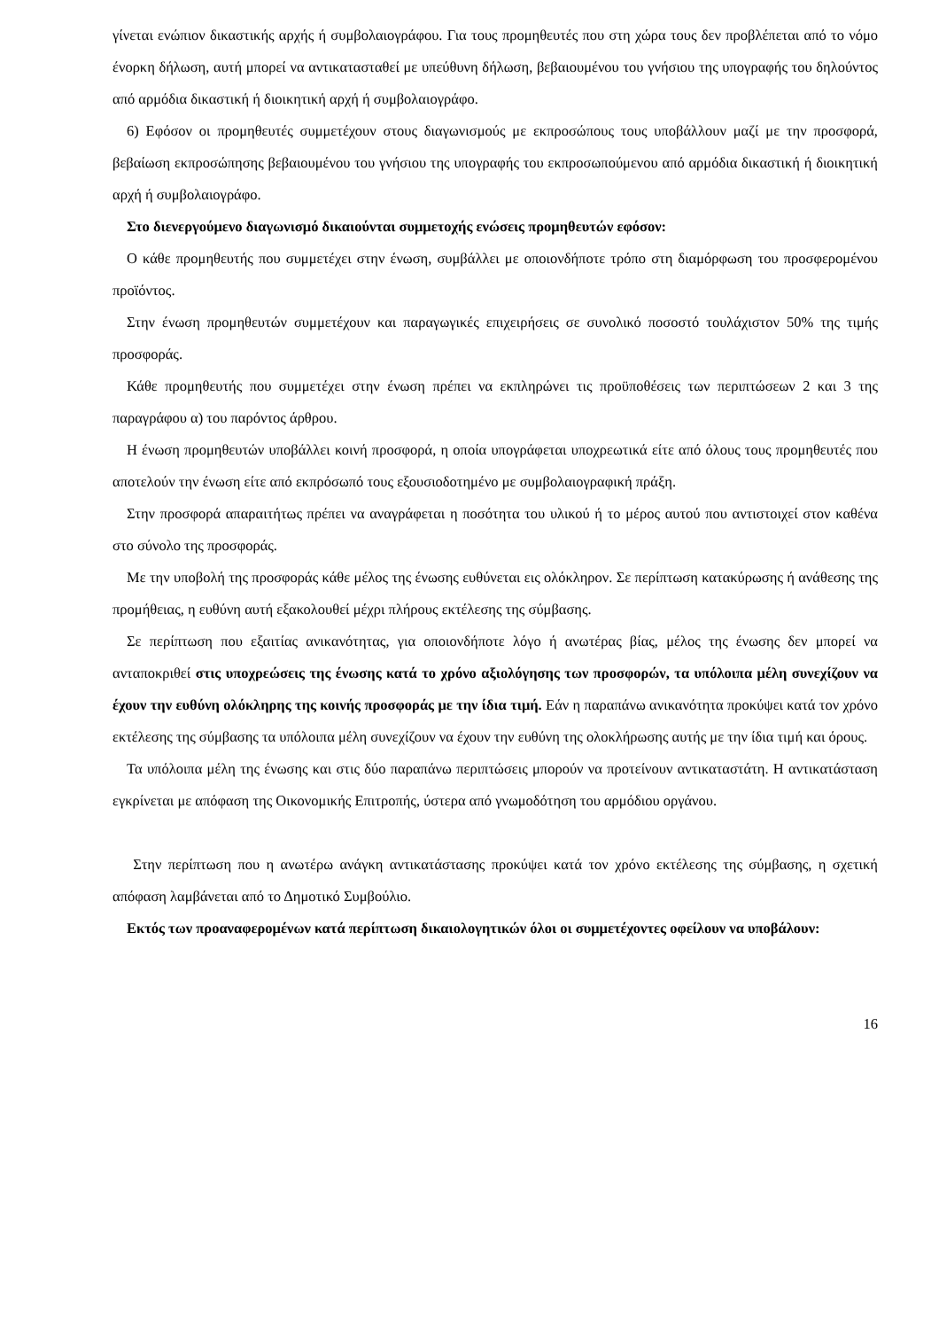γίνεται ενώπιον δικαστικής αρχής ή συμβολαιογράφου. Για τους προμηθευτές που στη χώρα τους δεν προβλέπεται από το νόμο ένορκη δήλωση, αυτή μπορεί να αντικατασταθεί με υπεύθυνη δήλωση, βεβαιουμένου του γνήσιου της υπογραφής του δηλούντος από αρμόδια δικαστική ή διοικητική αρχή ή συμβολαιογράφο.
6) Εφόσον οι προμηθευτές συμμετέχουν στους διαγωνισμούς με εκπροσώπους τους υποβάλλουν μαζί με την προσφορά, βεβαίωση εκπροσώπησης βεβαιουμένου του γνήσιου της υπογραφής του εκπροσωπούμενου από αρμόδια δικαστική ή διοικητική αρχή ή συμβολαιογράφο.
Στο διενεργούμενο διαγωνισμό δικαιούνται συμμετοχής ενώσεις προμηθευτών εφόσον:
Ο κάθε προμηθευτής που συμμετέχει στην ένωση, συμβάλλει με οποιονδήποτε τρόπο στη διαμόρφωση του προσφερομένου προϊόντος.
Στην ένωση προμηθευτών συμμετέχουν και παραγωγικές επιχειρήσεις σε συνολικό ποσοστό τουλάχιστον 50% της τιμής προσφοράς.
Κάθε προμηθευτής που συμμετέχει στην ένωση πρέπει να εκπληρώνει τις προϋποθέσεις των περιπτώσεων 2 και 3 της παραγράφου α) του παρόντος άρθρου.
Η ένωση προμηθευτών υποβάλλει κοινή προσφορά, η οποία υπογράφεται υποχρεωτικά είτε από όλους τους προμηθευτές που αποτελούν την ένωση είτε από εκπρόσωπό τους εξουσιοδοτημένο με συμβολαιογραφική πράξη.
Στην προσφορά απαραιτήτως πρέπει να αναγράφεται η ποσότητα του υλικού ή το μέρος αυτού που αντιστοιχεί στον καθένα στο σύνολο της προσφοράς.
Με την υποβολή της προσφοράς κάθε μέλος της ένωσης ευθύνεται εις ολόκληρον. Σε περίπτωση κατακύρωσης ή ανάθεσης της προμήθειας, η ευθύνη αυτή εξακολουθεί μέχρι πλήρους εκτέλεσης της σύμβασης.
Σε περίπτωση που εξαιτίας ανικανότητας, για οποιονδήποτε λόγο ή ανωτέρας βίας, μέλος της ένωσης δεν μπορεί να ανταποκριθεί στις υποχρεώσεις της ένωσης κατά το χρόνο αξιολόγησης των προσφορών, τα υπόλοιπα μέλη συνεχίζουν να έχουν την ευθύνη ολόκληρης της κοινής προσφοράς με την ίδια τιμή. Εάν η παραπάνω ανικανότητα προκύψει κατά τον χρόνο εκτέλεσης της σύμβασης τα υπόλοιπα μέλη συνεχίζουν να έχουν την ευθύνη της ολοκλήρωσης αυτής με την ίδια τιμή και όρους.
Τα υπόλοιπα μέλη της ένωσης και στις δύο παραπάνω περιπτώσεις μπορούν να προτείνουν αντικαταστάτη. Η αντικατάσταση εγκρίνεται με απόφαση της Οικονομικής Επιτροπής, ύστερα από γνωμοδότηση του αρμόδιου οργάνου.
Στην περίπτωση που η ανωτέρω ανάγκη αντικατάστασης προκύψει κατά τον χρόνο εκτέλεσης της σύμβασης, η σχετική απόφαση λαμβάνεται από το Δημοτικό Συμβούλιο.
Εκτός των προαναφερομένων κατά περίπτωση δικαιολογητικών όλοι οι συμμετέχοντες οφείλουν να υποβάλουν:
16